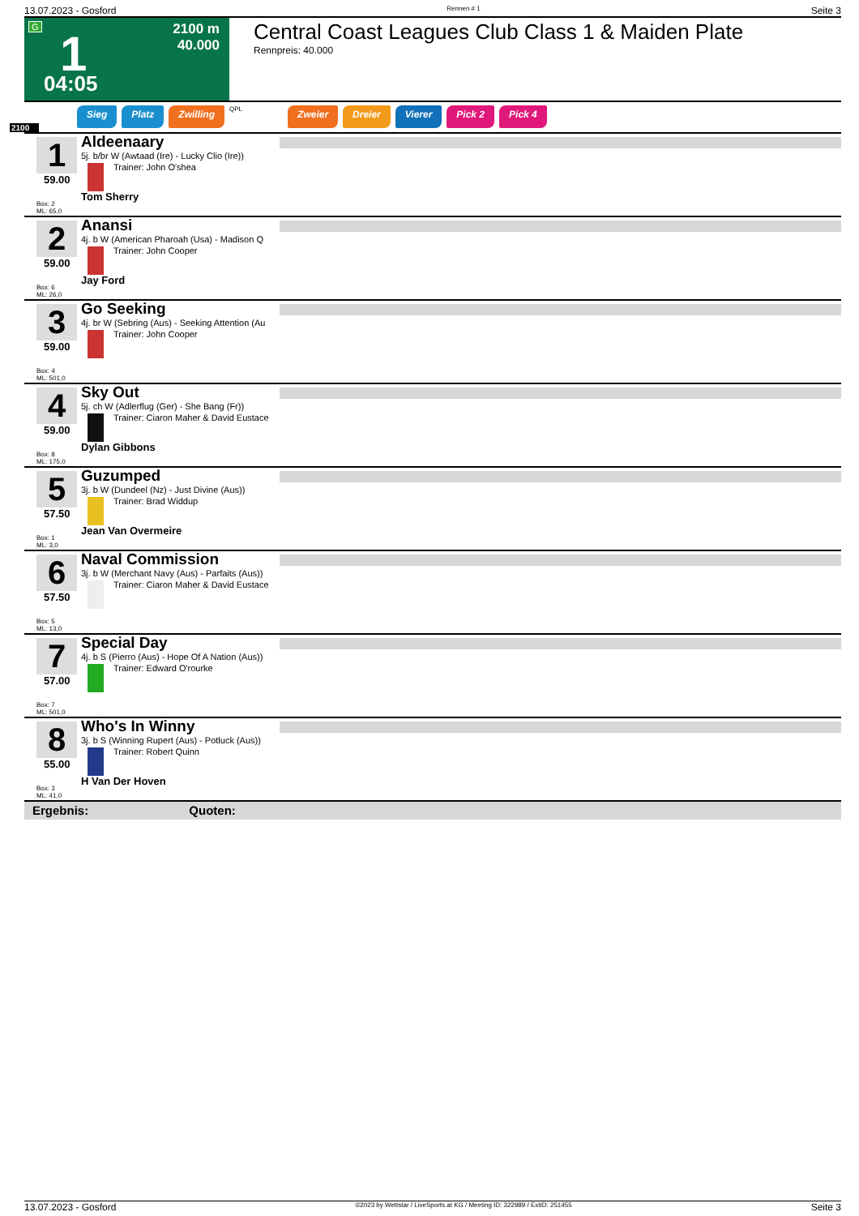13.07.2023 - Gosford Rennen # 1 Seite 3
G 1 2100 m
40.000
04:05
Central Coast Leagues Club Class 1 & Maiden Plate
Rennpreis: 40.000
Sieg Platz Zwilling QPL Zweier Dreier Vierer Pick 2 Pick 4
2100
1
59.00
Box: 2
ML: 65,0
Aldeenaary
5j. b/br W (Awtaad (Ire) - Lucky Clio (Ire))
Trainer: John O'shea
Tom Sherry
2
59.00
Box: 6
ML: 26,0
Anansi
4j. b W (American Pharoah (Usa) - Madison Q
Trainer: John Cooper
Jay Ford
3
59.00
Box: 4
ML: 501,0
Go Seeking
4j. br W (Sebring (Aus) - Seeking Attention (Au
Trainer: John Cooper
4
59.00
Box: 8
ML: 175,0
Sky Out
5j. ch W (Adlerflug (Ger) - She Bang (Fr))
Trainer: Ciaron Maher & David Eustace
Dylan Gibbons
5
57.50
Box: 1
ML: 3,0
Guzumped
3j. b W (Dundeel (Nz) - Just Divine (Aus))
Trainer: Brad Widdup
Jean Van Overmeire
6
57.50
Box: 5
ML: 13,0
Naval Commission
3j. b W (Merchant Navy (Aus) - Parfaits (Aus))
Trainer: Ciaron Maher & David Eustace
7
57.00
Box: 7
ML: 501,0
Special Day
4j. b S (Pierro (Aus) - Hope Of A Nation (Aus))
Trainer: Edward O'rourke
8
55.00
Box: 3
ML: 41,0
Who's In Winny
3j. b S (Winning Rupert (Aus) - Potluck (Aus))
Trainer: Robert Quinn
H Van Der Hoven
Ergebnis: Quoten:
13.07.2023 - Gosford ©2023 by Wettstar / LiveSports.at KG / Meeting ID: 322989 / ExtID: 251455 Seite 3